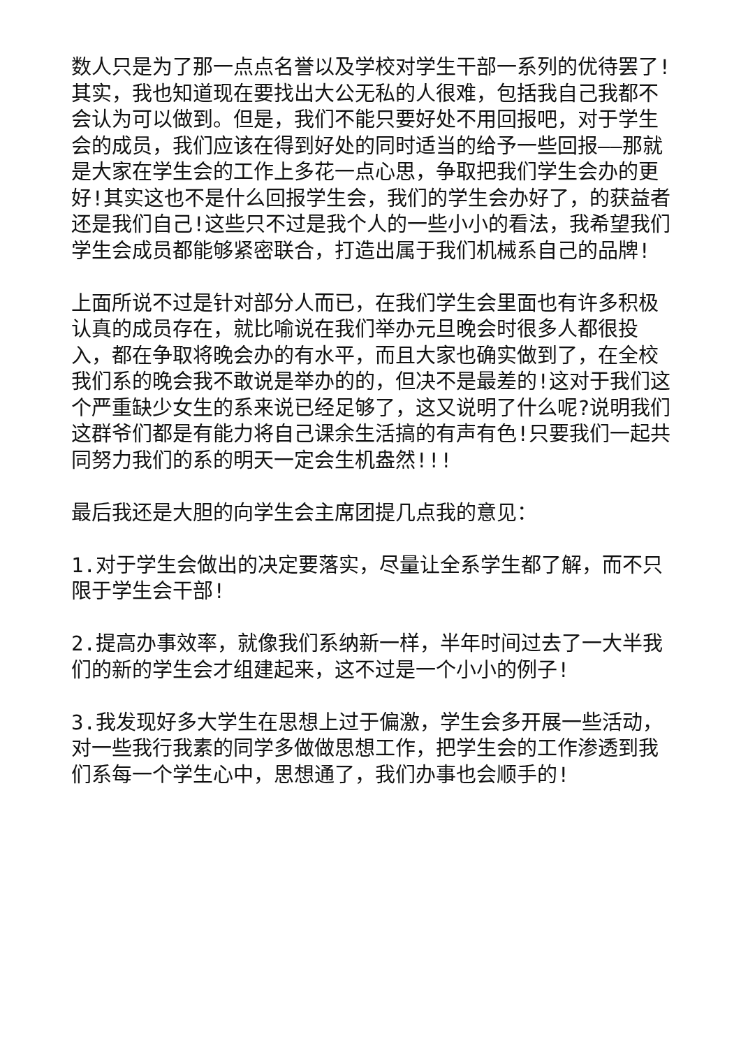数人只是为了那一点点名誉以及学校对学生干部一系列的优待罢了!其实，我也知道现在要找出大公无私的人很难，包括我自己我都不会认为可以做到。但是，我们不能只要好处不用回报吧，对于学生会的成员，我们应该在得到好处的同时适当的给予一些回报——那就是大家在学生会的工作上多花一点心思，争取把我们学生会办的更好!其实这也不是什么回报学生会，我们的学生会办好了，的获益者还是我们自己!这些只不过是我个人的一些小小的看法，我希望我们学生会成员都能够紧密联合，打造出属于我们机械系自己的品牌!
上面所说不过是针对部分人而已，在我们学生会里面也有许多积极认真的成员存在，就比喻说在我们举办元旦晚会时很多人都很投入，都在争取将晚会办的有水平，而且大家也确实做到了，在全校我们系的晚会我不敢说是举办的的，但决不是最差的!这对于我们这个严重缺少女生的系来说已经足够了，这又说明了什么呢?说明我们这群爷们都是有能力将自己课余生活搞的有声有色!只要我们一起共同努力我们的系的明天一定会生机盎然!!!
最后我还是大胆的向学生会主席团提几点我的意见：
1.对于学生会做出的决定要落实，尽量让全系学生都了解，而不只限于学生会干部!
2.提高办事效率，就像我们系纳新一样，半年时间过去了一大半我们的新的学生会才组建起来，这不过是一个小小的例子!
3.我发现好多大学生在思想上过于偏激，学生会多开展一些活动，对一些我行我素的同学多做做思想工作，把学生会的工作渗透到我们系每一个学生心中，思想通了，我们办事也会顺手的!